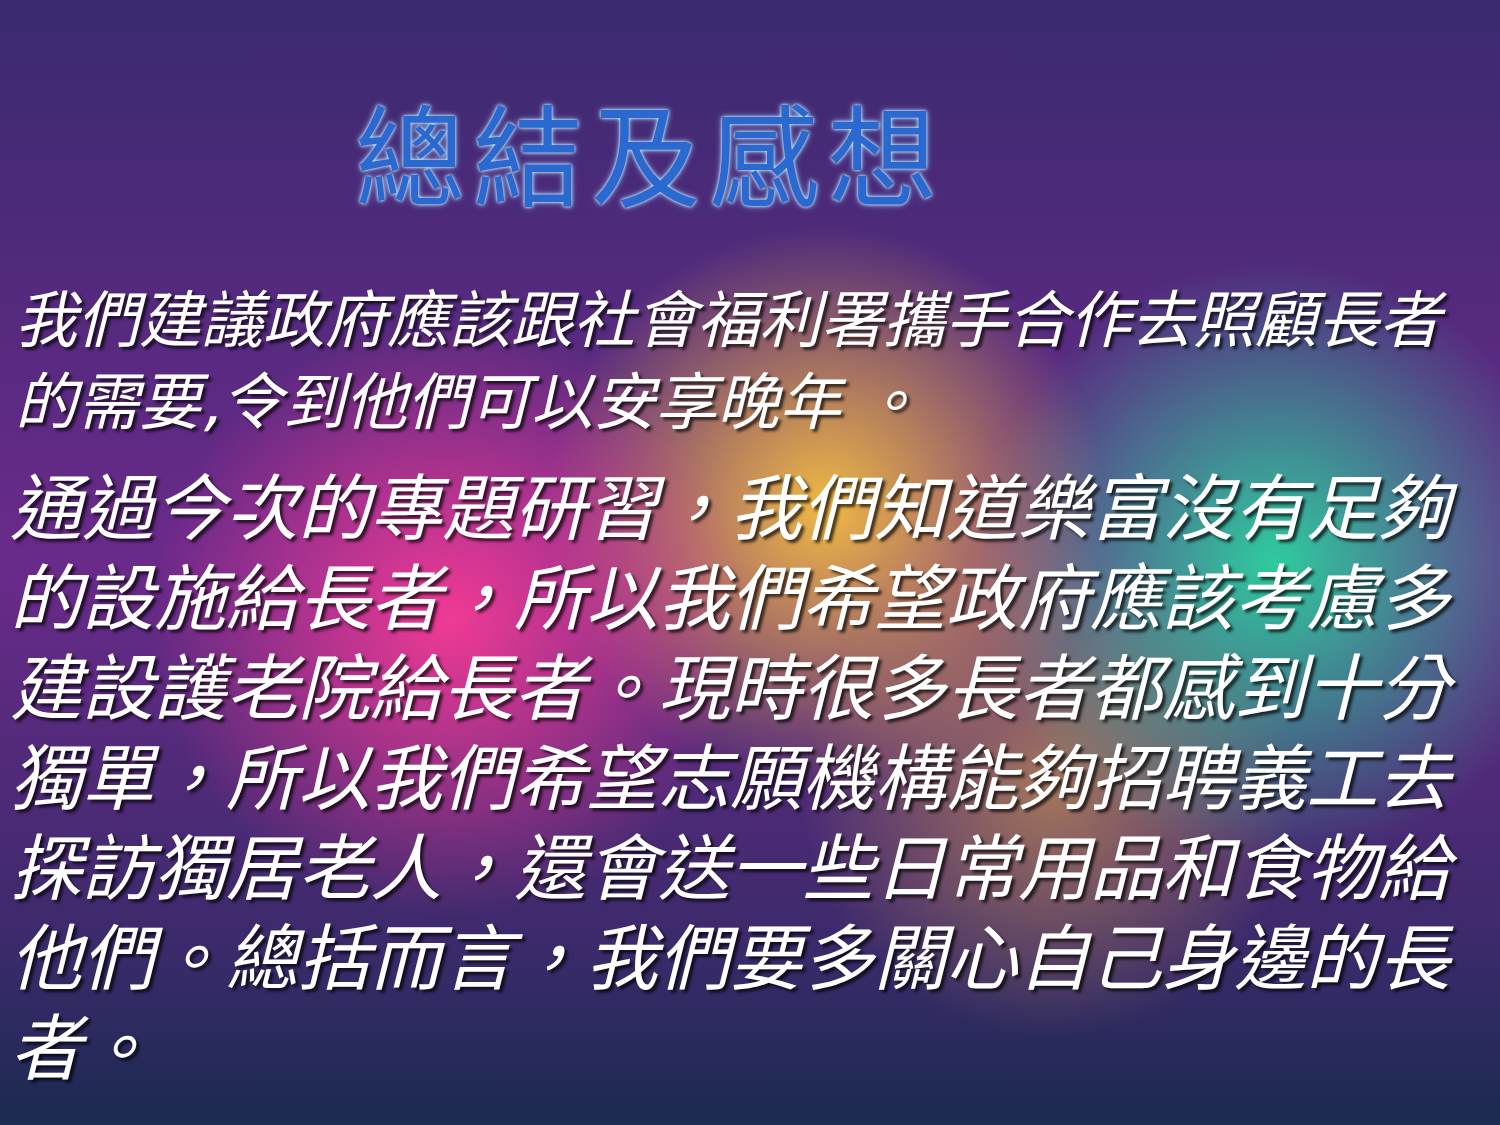總結及感想
我們建議政府應該跟社會福利署攜手合作去照顧長者的需要,令到他們可以安享晚年 。
通過今次的專題研習，我們知道樂富沒有足夠的設施給長者，所以我們希望政府應該考慮多建設護老院給長者。現時很多長者都感到十分獨單，所以我們希望志願機構能夠招聘義工去探訪獨居老人，還會送一些日常用品和食物給他們。總括而言，我們要多關心自己身邊的長者。